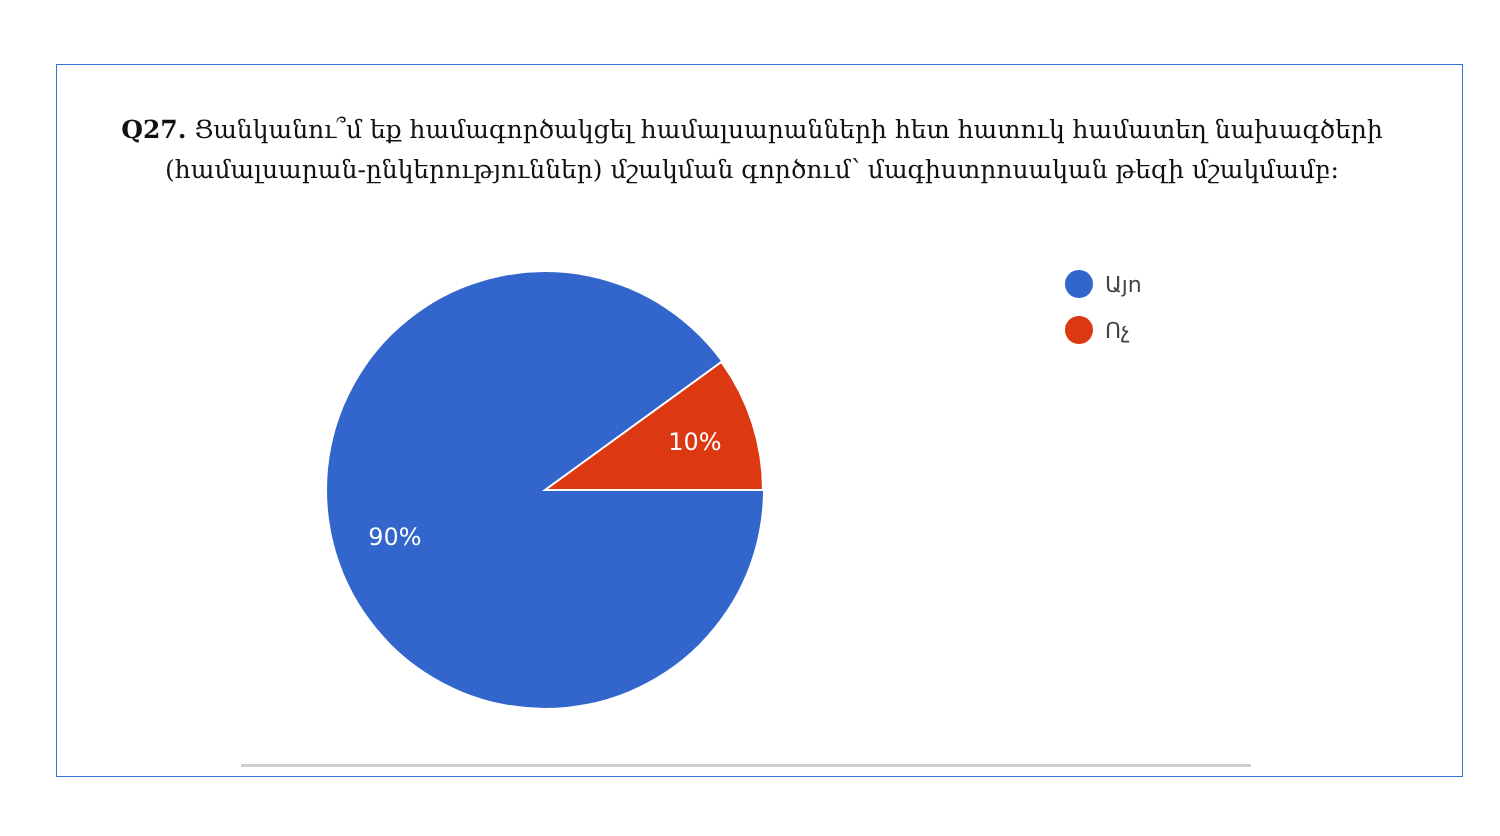Q27. Ցանկանու՞մ եք համագործակցել համալսարանների հետ հատուկ համատեղ նախագծերի (համալսարան-ընկերություններ) մշակման գործում՝ մագիստրոսական թեզի մշակմամբ:
10%
90%
Այո
Ոչ